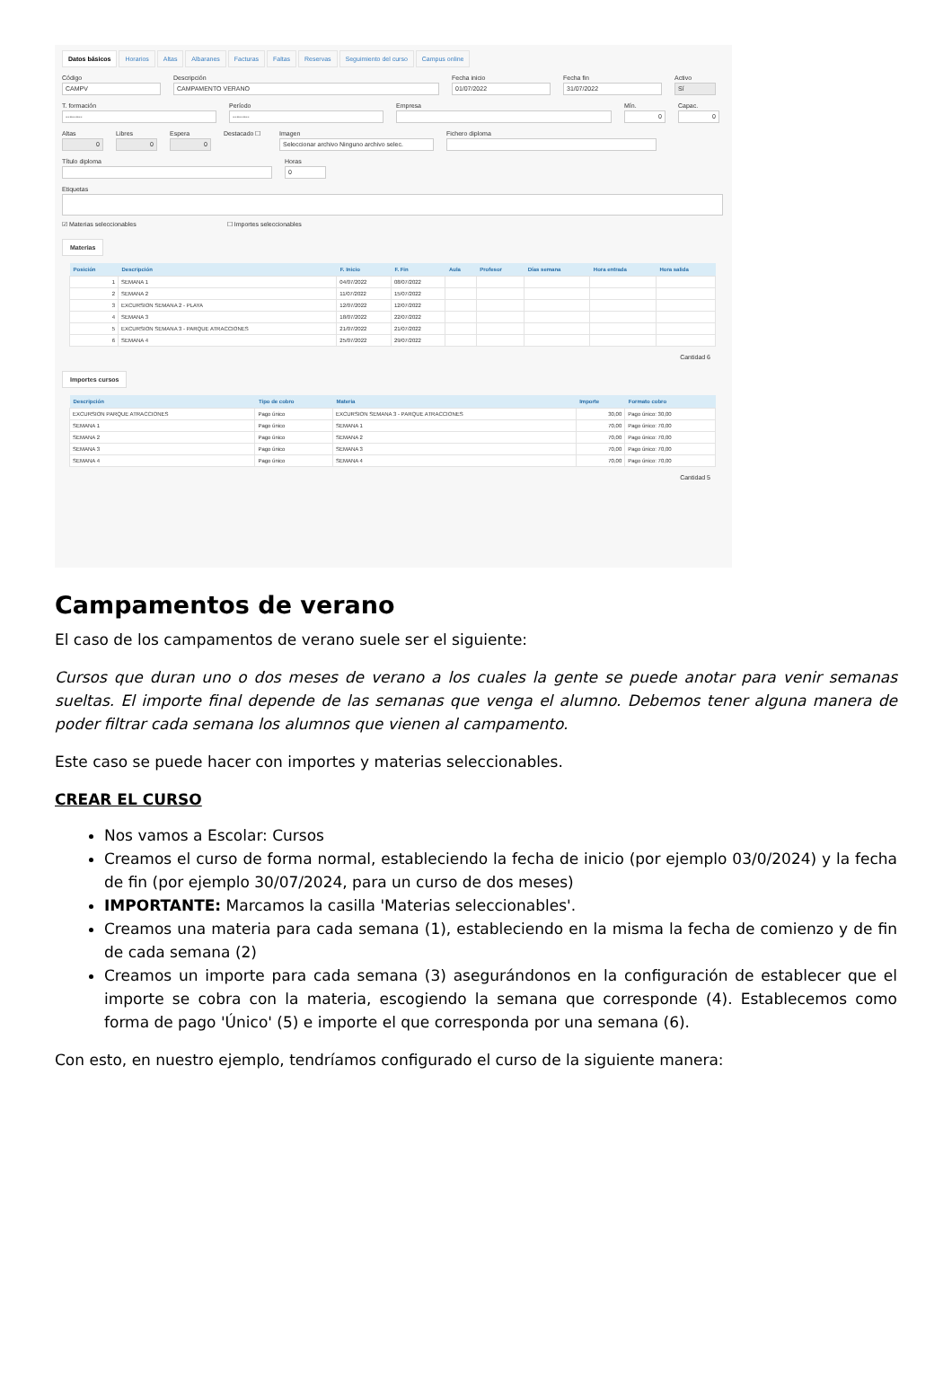Datos básicos Horarios Altas Albaranes Facturas Faltas Reservas Seguimiento del curso Campus online
Código
CAMPV
Descripción
CAMPAMENTO VERANO
Fecha inicio
01/07/2022
Fecha fin
31/07/2022
Activo
Sí
T. formación
--------
Período
--------
Empresa Mín.
0
Capac.
0
Altas
0
Libres
0
Espera
0
Destacado ☐ Imagen
Seleccionar archivo Ninguno archivo selec.
Fichero diploma
Título diploma Horas
0
Etiquetas
☑ Materias seleccionables ☐ Importes seleccionables
Materias
| Posición | Descripción | F. Inicio | F. Fin | Aula | Profesor | Días semana | Hora entrada | Hora salida |
| --- | --- | --- | --- | --- | --- | --- | --- | --- |
| 1 | SEMANA 1 | 04/07/2022 | 08/07/2022 | | | | | |
| 2 | SEMANA 2 | 11/07/2022 | 15/07/2022 | | | | | |
| 3 | EXCURSION SEMANA 2 - PLAYA | 12/07/2022 | 12/07/2022 | | | | | |
| 4 | SEMANA 3 | 18/07/2022 | 22/07/2022 | | | | | |
| 5 | EXCURSION SEMANA 3 - PARQUE ATRACCIONES | 21/07/2022 | 21/07/2022 | | | | | |
| 6 | SEMANA 4 | 25/07/2022 | 29/07/2022 | | | | | |
Cantidad 6
Importes cursos
| Descripción | Tipo de cobro | Materia | Importe | Formato cobro |
| --- | --- | --- | --- | --- |
| EXCURSION PARQUE ATRACCIONES | Pago único | EXCURSION SEMANA 3 - PARQUE ATRACCIONES | 30,00 | Pago único: 30,00 |
| SEMANA 1 | Pago único | SEMANA 1 | 70,00 | Pago único: 70,00 |
| SEMANA 2 | Pago único | SEMANA 2 | 70,00 | Pago único: 70,00 |
| SEMANA 3 | Pago único | SEMANA 3 | 70,00 | Pago único: 70,00 |
| SEMANA 4 | Pago único | SEMANA 4 | 70,00 | Pago único: 70,00 |
Cantidad 5
Campamentos de verano
El caso de los campamentos de verano suele ser el siguiente:
Cursos que duran uno o dos meses de verano a los cuales la gente se puede anotar para venir semanas sueltas. El importe final depende de las semanas que venga el alumno. Debemos tener alguna manera de poder filtrar cada semana los alumnos que vienen al campamento.
Este caso se puede hacer con importes y materias seleccionables.
CREAR EL CURSO
Nos vamos a Escolar: Cursos
Creamos el curso de forma normal, estableciendo la fecha de inicio (por ejemplo 03/0/2024) y la fecha de fin (por ejemplo 30/07/2024, para un curso de dos meses)
IMPORTANTE: Marcamos la casilla 'Materias seleccionables'.
Creamos una materia para cada semana (1), estableciendo en la misma la fecha de comienzo y de fin de cada semana (2)
Creamos un importe para cada semana (3) asegurándonos en la configuración de establecer que el importe se cobra con la materia, escogiendo la semana que corresponde (4). Establecemos como forma de pago 'Único' (5) e importe el que corresponda por una semana (6).
Con esto, en nuestro ejemplo, tendríamos configurado el curso de la siguiente manera: